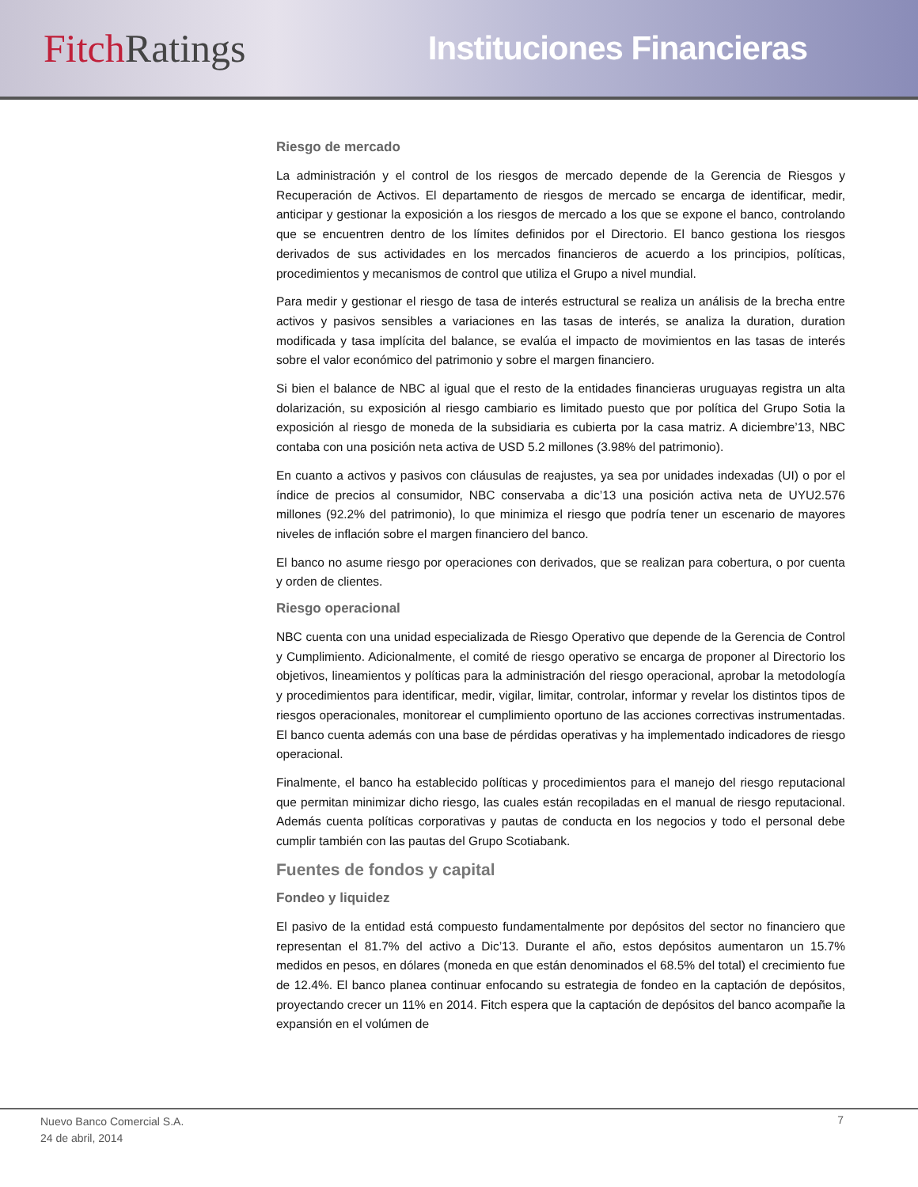Fitch Ratings
Instituciones Financieras
Riesgo de mercado
La administración y el control de los riesgos de mercado depende de la Gerencia de Riesgos y Recuperación de Activos. El departamento de riesgos de mercado se encarga de identificar, medir, anticipar y gestionar la exposición a los riesgos de mercado a los que se expone el banco, controlando que se encuentren dentro de los límites definidos por el Directorio. El banco gestiona los riesgos derivados de sus actividades en los mercados financieros de acuerdo a los principios, políticas, procedimientos y mecanismos de control que utiliza el Grupo a nivel mundial.
Para medir y gestionar el riesgo de tasa de interés estructural se realiza un análisis de la brecha entre activos y pasivos sensibles a variaciones en las tasas de interés, se analiza la duration, duration modificada y tasa implícita del balance, se evalúa el impacto de movimientos en las tasas de interés sobre el valor económico del patrimonio y sobre el margen financiero.
Si bien el balance de NBC al igual que el resto de la entidades financieras uruguayas registra un alta dolarización, su exposición al riesgo cambiario es limitado puesto que por política del Grupo Sotia la exposición al riesgo de moneda de la subsidiaria es cubierta por la casa matriz. A diciembre’13, NBC contaba con una posición neta activa de USD 5.2 millones (3.98% del patrimonio).
En cuanto a activos y pasivos con cláusulas de reajustes, ya sea por unidades indexadas (UI) o por el índice de precios al consumidor, NBC conservaba a dic’13 una posición activa neta de UYU2.576 millones (92.2% del patrimonio), lo que minimiza el riesgo que podría tener un escenario de mayores niveles de inflación sobre el margen financiero del banco.
El banco no asume riesgo por operaciones con derivados, que se realizan para cobertura, o por cuenta y orden de clientes.
Riesgo operacional
NBC cuenta con una unidad especializada de Riesgo Operativo que depende de la Gerencia de Control y Cumplimiento. Adicionalmente, el comité de riesgo operativo se encarga de proponer al Directorio los objetivos, lineamientos y políticas para la administración del riesgo operacional, aprobar la metodología y procedimientos para identificar, medir, vigilar, limitar, controlar, informar y revelar los distintos tipos de riesgos operacionales, monitorear el cumplimiento oportuno de las acciones correctivas instrumentadas. El banco cuenta además con una base de pérdidas operativas y ha implementado indicadores de riesgo operacional.
Finalmente, el banco ha establecido políticas y procedimientos para el manejo del riesgo reputacional que permitan minimizar dicho riesgo, las cuales están recopiladas en el manual de riesgo reputacional. Además cuenta políticas corporativas y pautas de conducta en los negocios y todo el personal debe cumplir también con las pautas del Grupo Scotiabank.
Fuentes de fondos y capital
Fondeo y liquidez
El pasivo de la entidad está compuesto fundamentalmente por depósitos del sector no financiero que representan el 81.7% del activo a Dic’13. Durante el año, estos depósitos aumentaron un 15.7% medidos en pesos, en dólares (moneda en que están denominados el 68.5% del total) el crecimiento fue de 12.4%. El banco planea continuar enfocando su estrategia de fondeo en la captación de depósitos, proyectando crecer un 11% en 2014. Fitch espera que la captación de depósitos del banco acompañe la expansión en el volúmen de
Nuevo Banco Comercial S.A.
24 de abril, 2014
7